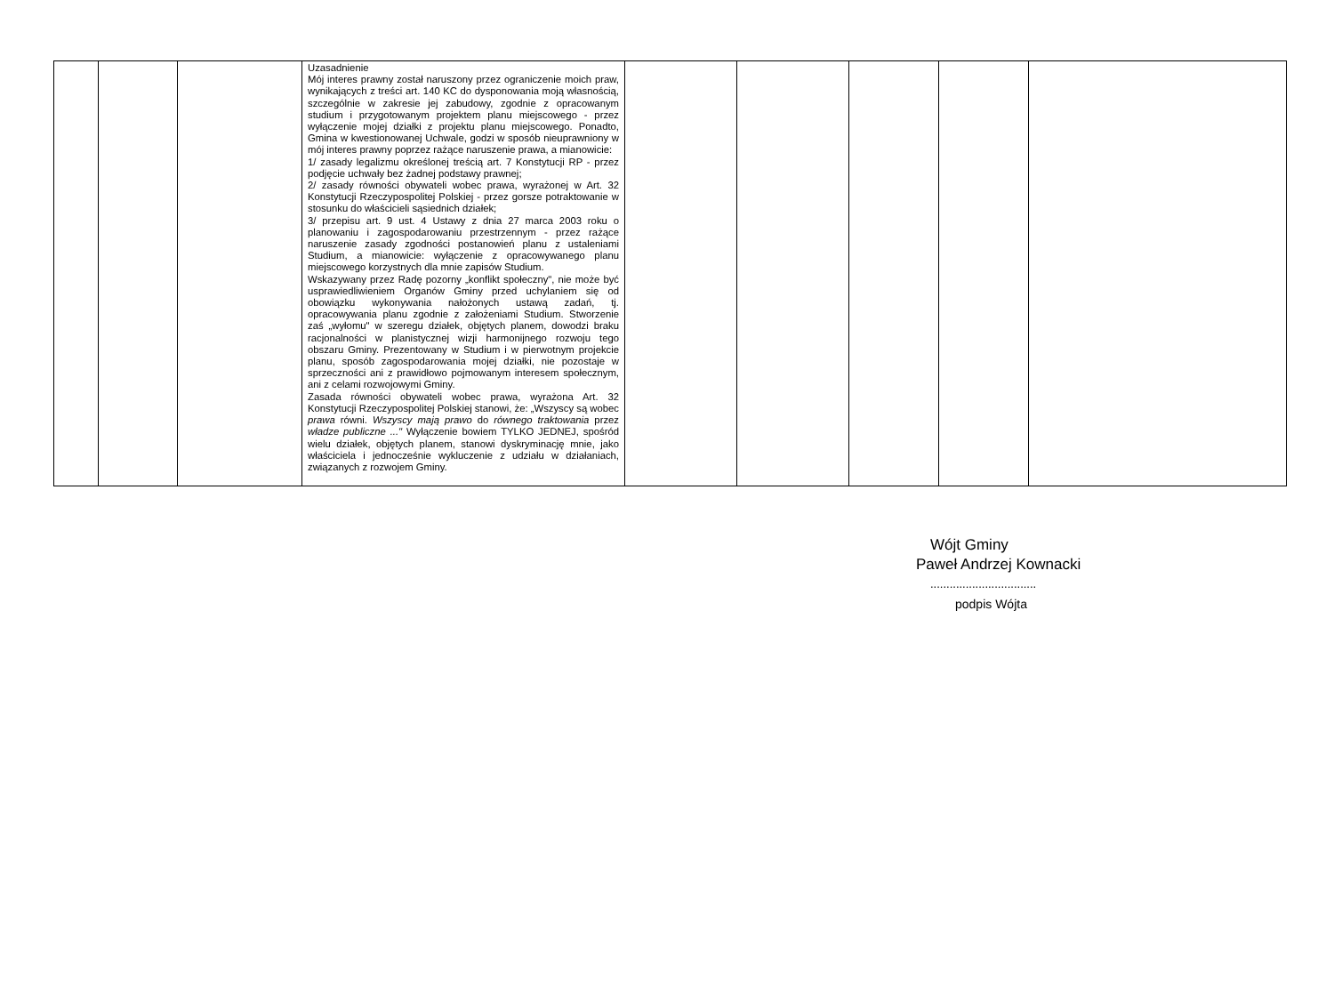| | | | Uzasadnienie Mój interes prawny został naruszony przez ograniczenie moich praw, wynikających z treści art. 140 KC do dysponowania moją własnością, szczególnie w zakresie jej zabudowy, zgodnie z opracowanym studium i przygotowanym projektem planu miejscowego - przez wyłączenie mojej działki z projektu planu miejscowego. Ponadto, Gmina w kwestionowanej Uchwale, godzi w sposób nieuprawniony w mój interes prawny poprzez rażące naruszenie prawa, a mianowicie: 1/ zasady legalizmu określonej treścią art. 7 Konstytucji RP - przez podjęcie uchwały bez żadnej podstawy prawnej; 2/ zasady równości obywateli wobec prawa, wyrażonej w Art. 32 Konstytucji Rzeczypospolitej Polskiej - przez gorsze potraktowanie w stosunku do właścicieli sąsiednich działek; 3/ przepisu art. 9 ust. 4 Ustawy z dnia 27 marca 2003 roku o planowaniu i zagospodarowaniu przestrzennym - przez rażące naruszenie zasady zgodności postanowień planu z ustaleniami Studium, a mianowicie: wyłączenie z opracowywanego planu miejscowego korzystnych dla mnie zapisów Studium. Wskazywany przez Radę pozorny „konflikt społeczny", nie może być usprawiedliwieniem Organów Gminy przed uchylaniem się od obowiązku wykonywania nałożonych ustawą zadań, tj. opracowywania planu zgodnie z założeniami Studium. Stworzenie zaś „wyłomu" w szeregu działek, objętych planem, dowodzi braku racjonalności w planistycznej wizji harmonijnego rozwoju tego obszaru Gminy. Prezentowany w Studium i w pierwotnym projekcie planu, sposób zagospodarowania mojej działki, nie pozostaje w sprzeczności ani z prawidłowo pojmowanym interesem społecznym, ani z celami rozwojowymi Gminy. Zasada równości obywateli wobec prawa, wyrażona Art. 32 Konstytucji Rzeczypospolitej Polskiej stanowi, że: „Wszyscy są wobec prawa równi. Wszyscy mają prawo do równego traktowania przez władze publiczne ..." Wyłączenie bowiem TYLKO JEDNEJ, spośród wielu działek, objętych planem, stanowi dyskryminację mnie, jako właściciela i jednocześnie wykluczenie z udziału w działaniach, związanych z rozwojem Gminy. | | | | | |
Wójt Gminy
Paweł Andrzej Kownacki
.................................
podpis Wójta